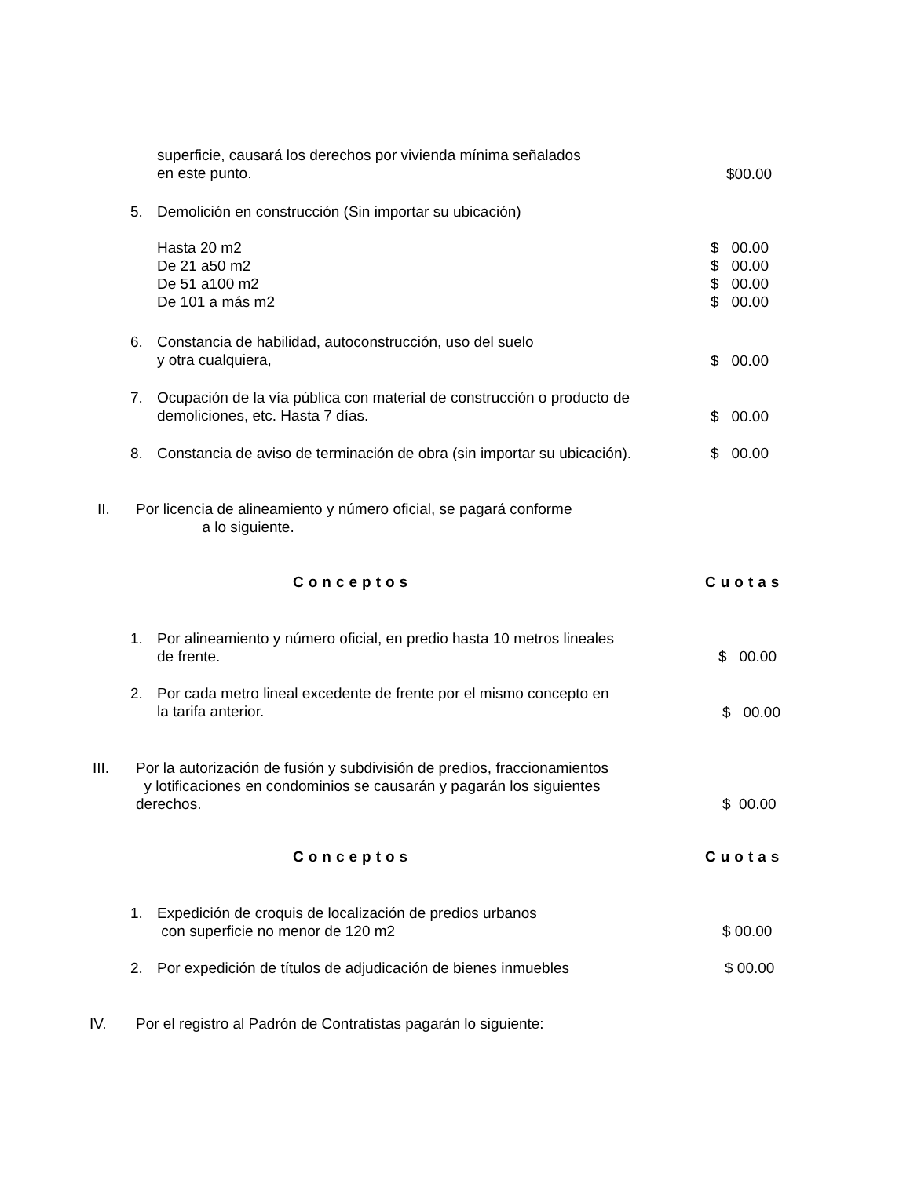superficie, causará los derechos por vivienda mínima señalados
en este punto.
$00.00
5. Demolición en construcción (Sin importar su ubicación)
Hasta 20 m2
De 21 a50 m2
De 51 a100 m2
De 101 a más m2
$ 00.00
$ 00.00
$ 00.00
$ 00.00
6.
Constancia de habilidad, autoconstrucción, uso del suelo
y otra cualquiera,
$ 00.00
7.
Ocupación de la vía pública con material de construcción o producto de
demoliciones, etc. Hasta 7 días.
$ 00.00
8. Constancia de aviso de terminación de obra (sin importar su ubicación). $ 00.00
II.
Por licencia de alineamiento y número oficial, se pagará conforme
a lo siguiente.
Conceptos Cuotas
1.
Por alineamiento y número oficial, en predio hasta 10 metros lineales
de frente.
$ 00.00
2.
Por cada metro lineal excedente de frente por el mismo concepto en
la tarifa anterior.
$ 00.00
III.
Por la autorización de fusión y subdivisión de predios, fraccionamientos
y lotificaciones en condominios se causarán y pagarán los siguientes
derechos.
$ 00.00
Conceptos Cuotas
1.
Expedición de croquis de localización de predios urbanos
con superficie no menor de 120 m2
$ 00.00
2. Por expedición de títulos de adjudicación de bienes inmuebles $ 00.00
IV. Por el registro al Padrón de Contratistas pagarán lo siguiente: